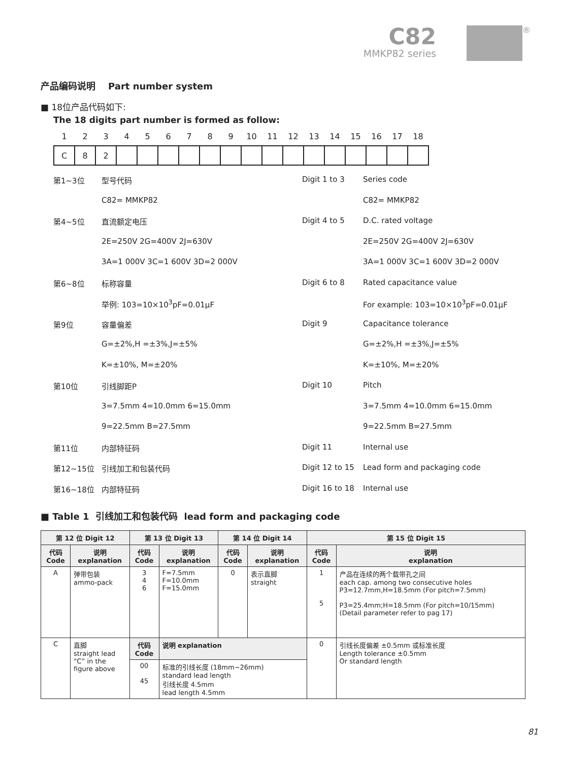C82
MMKP82 series
®
产品编码说明 Part number system
■ 18位产品代码如下:
The 18 digits part number is formed as follow:
| 1 | 2 | 3 | 4 | 5 | 6 | 7 | 8 | 9 | 10 | 11 | 12 | 13 | 14 | 15 | 16 | 17 | 18 |
| C | 8 | 2 | | | | | | | | | | | | | | | |
第1~3位
型号代码
Digit 1 to 3
Series code
C82= MMKP82
C82= MMKP82
第4~5位
直流额定电压
Digit 4 to 5
D.C. rated voltage
2E=250V 2G=400V 2J=630V
2E=250V 2G=400V 2J=630V
3A=1 000V 3C=1 600V 3D=2 000V
3A=1 000V 3C=1 600V 3D=2 000V
第6~8位
标称容量
Digit 6 to 8
Rated capacitance value
举例: 103=10×10<sup>3</sup>pF=0.01μF
For example: 103=10×10<sup>3</sup>pF=0.01μF
第9位
容量偏差
Digit 9
Capacitance tolerance
G=±2%,H =±3%,J=±5%
G=±2%,H =±3%,J=±5%
K=±10%, M=±20%
K=±10%, M=±20%
第10位
引线脚距P
Digit 10
Pitch
3=7.5mm 4=10.0mm 6=15.0mm
3=7.5mm 4=10.0mm 6=15.0mm
9=22.5mm B=27.5mm
9=22.5mm B=27.5mm
第11位
内部特征码
Digit 11
Internal use
第12~15位
引线加工和包装代码
Digit 12 to 15
Lead form and packaging code
第16~18位
内部特征码
Digit 16 to 18
Internal use
■ Table 1 引线加工和包装代码 lead form and packaging code
| 第 12 位 Digit 12 | | 第 13 位 Digit 13 | | 第 14 位 Digit 14 | | 第 15 位 Digit 15 | |
| --- | --- | --- | --- | --- | --- | --- | --- |
| 代码 Code | 说明 explanation | 代码 Code | 说明 explanation | 代码 Code | 说明 explanation | 代码 Code | 说明 explanation |
| A | 弹带包装 ammo-pack | 3 4 6 | F=7.5mm F=10.0mm F=15.0mm | 0 | 表示直脚 straight | 1 5 | 产品在连续的两个载带孔之间 each cap. among two consecutive holes P3=12.7mm,H=18.5mm (For pitch=7.5mm) P3=25.4mm;H=18.5mm (For pitch=10/15mm) (Detail parameter refer to pag 17) |
| C | 直脚 straight lead “C” in the figure above | 代码 Code | 说明 explanation | | | 0 | 引线长度偏差 ±0.5mm 或标准长度 Length tolerance ±0.5mm Or standard length |
| | | 00 45 | 标准的引线长度 (18mm~26mm) standard lead length 引线长度 4.5mm lead length 4.5mm | | | | |
81